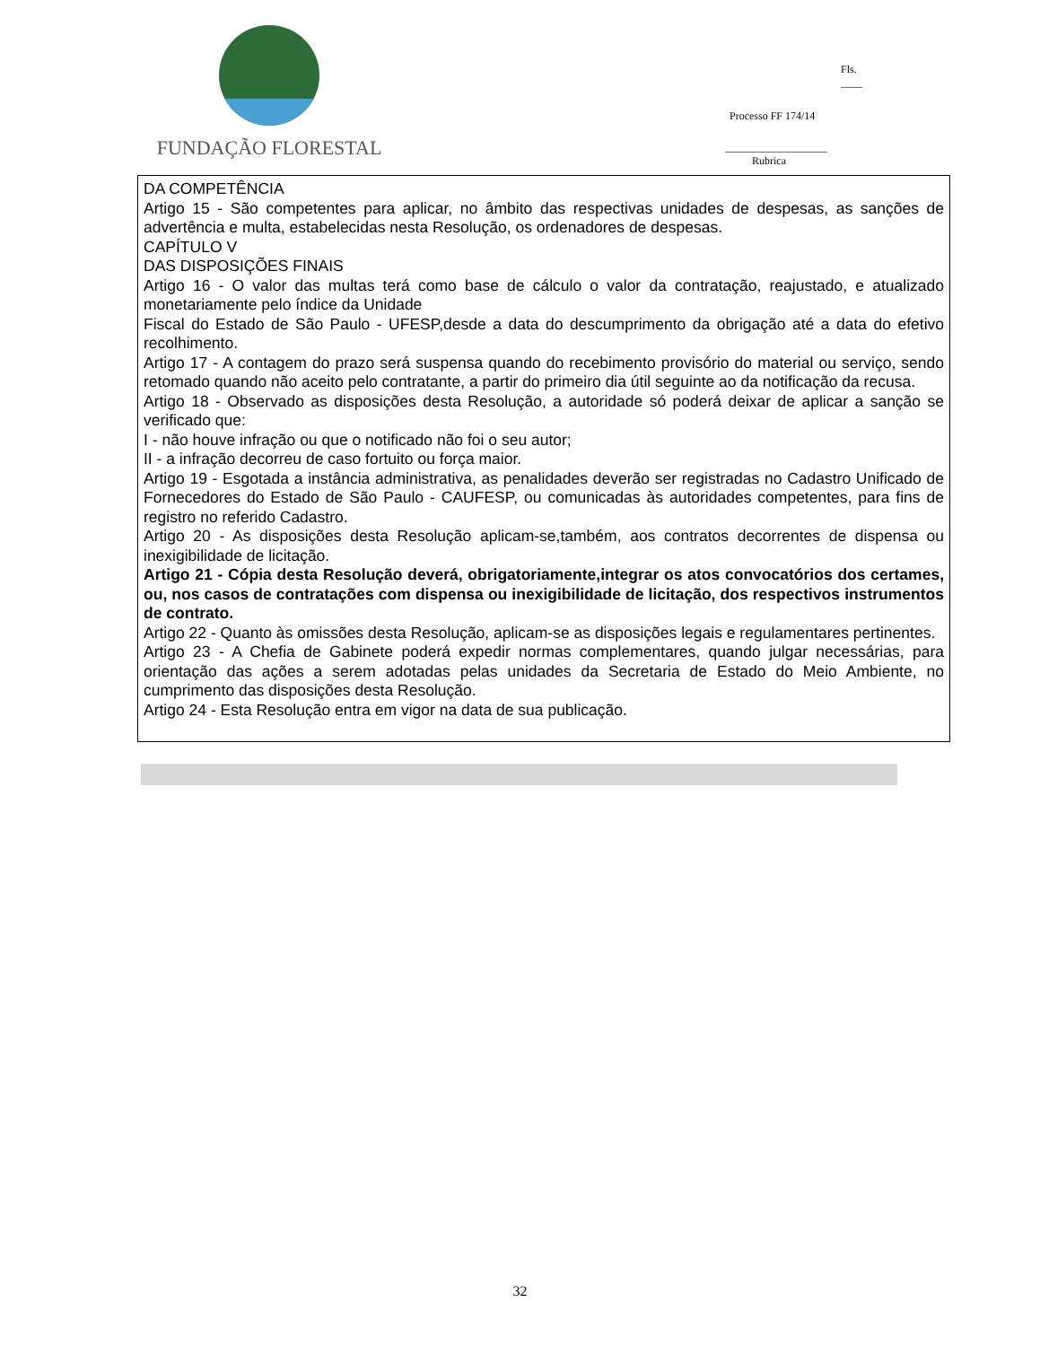FUNDAÇÃO FLORESTAL
Fls. ____
Processo FF 174/14
___________________
Rubrica
DA COMPETÊNCIA
Artigo 15 - São competentes para aplicar, no âmbito das respectivas unidades de despesas, as sanções de advertência e multa, estabelecidas nesta Resolução, os ordenadores de despesas.
CAPÍTULO V
DAS DISPOSIÇÕES FINAIS
Artigo 16 - O valor das multas terá como base de cálculo o valor da contratação, reajustado, e atualizado monetariamente pelo índice da Unidade
Fiscal do Estado de São Paulo - UFESP,desde a data do descumprimento da obrigação até a data do efetivo recolhimento.
Artigo 17 - A contagem do prazo será suspensa quando do recebimento provisório do material ou serviço, sendo retomado quando não aceito pelo contratante, a partir do primeiro dia útil seguinte ao da notificação da recusa.
Artigo 18 - Observado as disposições desta Resolução, a autoridade só poderá deixar de aplicar a sanção se verificado que:
I - não houve infração ou que o notificado não foi o seu autor;
II - a infração decorreu de caso fortuito ou força maior.
Artigo 19 - Esgotada a instância administrativa, as penalidades deverão ser registradas no Cadastro Unificado de Fornecedores do Estado de São Paulo - CAUFESP, ou comunicadas às autoridades competentes, para fins de registro no referido Cadastro.
Artigo 20 - As disposições desta Resolução aplicam-se,também, aos contratos decorrentes de dispensa ou inexigibilidade de licitação.
Artigo 21 - Cópia desta Resolução deverá, obrigatoriamente,integrar os atos convocatórios dos certames, ou, nos casos de contratações com dispensa ou inexigibilidade de licitação, dos respectivos instrumentos de contrato.
Artigo 22 - Quanto às omissões desta Resolução, aplicam-se as disposições legais e regulamentares pertinentes.
Artigo 23 - A Chefia de Gabinete poderá expedir normas complementares, quando julgar necessárias, para orientação das ações a serem adotadas pelas unidades da Secretaria de Estado do Meio Ambiente, no cumprimento das disposições desta Resolução.
Artigo 24 - Esta Resolução entra em vigor na data de sua publicação.
32